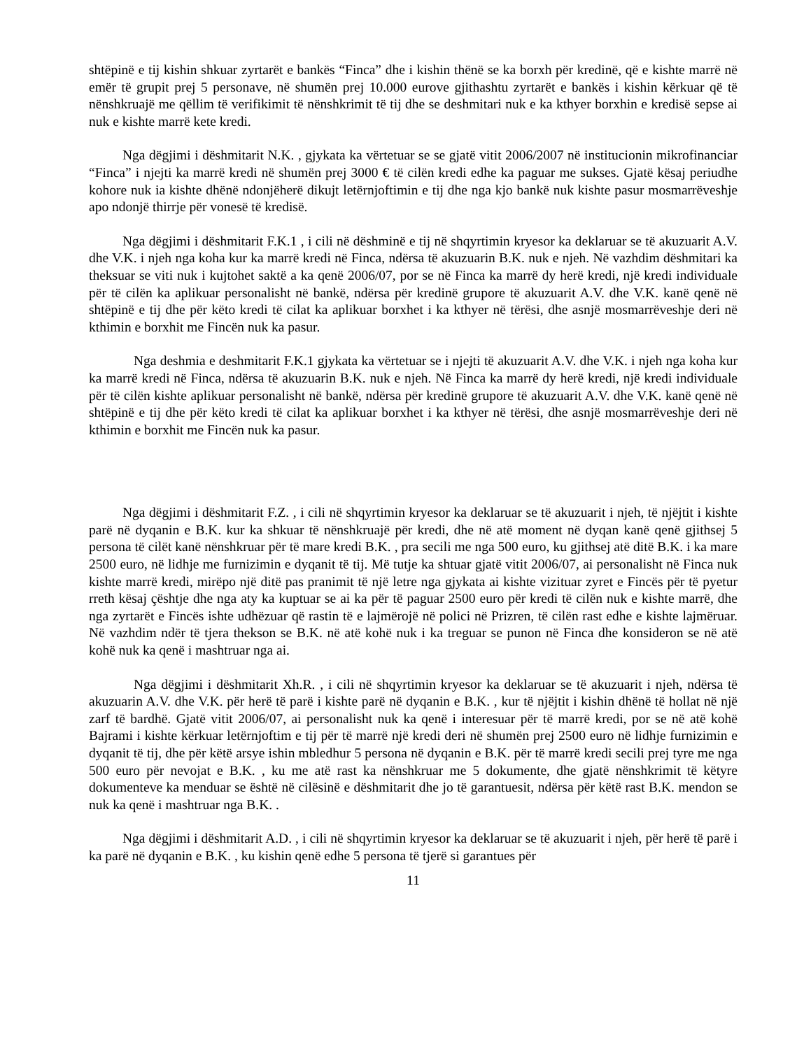shtëpinë e tij kishin shkuar zyrtarët e bankës “Finca” dhe i kishin thënë se ka borxh për kredinë, që e kishte marrë në emër të grupit prej 5 personave, në shumën prej 10.000 eurove gjithashtu zyrtarët e bankës i kishin kërkuar që të nënshkruajë me qëllim të verifikimit të nënshkrimit të tij dhe se deshmitari nuk e ka kthyer borxhin e kredisë sepse ai nuk e kishte marrë kete kredi.
Nga dëgjimi i dëshmitarit N.K. , gjykata ka vërtetuar se se gjatë vitit 2006/2007 në institucionin mikrofinanciar “Finca” i njejti ka marrë kredi në shumën prej 3000 € të cilën kredi edhe ka paguar me sukses. Gjatë kësaj periudhe kohore nuk ia kishte dhënë ndonjëherë dikujt letërnjoftimin e tij dhe nga kjo bankë nuk kishte pasur mosmarrëveshje apo ndonjë thirrje për vonesë të kredisë.
Nga dëgjimi i dëshmitarit F.K.1 , i cili në dëshminë e tij në shqyrtimin kryesor ka deklaruar se të akuzuarit A.V. dhe V.K. i njeh nga koha kur ka marrë kredi në Finca, ndërsa të akuzuarin B.K. nuk e njeh. Në vazhdim dëshmitari ka theksuar se viti nuk i kujtohet saktë a ka qenë 2006/07, por se në Finca ka marrë dy herë kredi, një kredi individuale për të cilën ka aplikuar personalisht në bankë, ndërsa për kredinë grupore të akuzuarit A.V. dhe V.K. kanë qenë në shtëpinë e tij dhe për këto kredi të cilat ka aplikuar borxhet i ka kthyer në tërësi, dhe asnjë mosmarrëveshje deri në kthimin e borxhit me Fincën nuk ka pasur.
Nga deshmia e deshmitarit F.K.1 gjykata ka vërtetuar se i njejti të akuzuarit A.V. dhe V.K. i njeh nga koha kur ka marrë kredi në Finca, ndërsa të akuzuarin B.K. nuk e njeh. Në Finca ka marrë dy herë kredi, një kredi individuale për të cilën kishte aplikuar personalisht në bankë, ndërsa për kredinë grupore të akuzuarit A.V. dhe V.K. kanë qenë në shtëpinë e tij dhe për këto kredi të cilat ka aplikuar borxhet i ka kthyer në tërësi, dhe asnjë mosmarrëveshje deri në kthimin e borxhit me Fincën nuk ka pasur.
Nga dëgjimi i dëshmitarit F.Z. , i cili në shqyrtimin kryesor ka deklaruar se të akuzuarit i njeh, të njëjtit i kishte parë në dyqanin e B.K. kur ka shkuar të nënshkruajë për kredi, dhe në atë moment në dyqan kanë qenë gjithsej 5 persona të cilët kanë nënshkruar për të mare kredi B.K. , pra secili me nga 500 euro, ku gjithsej atë ditë B.K. i ka mare 2500 euro, në lidhje me furnizimin e dyqanit të tij. Më tutje ka shtuar gjatë vitit 2006/07, ai personalisht në Finca nuk kishte marrë kredi, mirëpo një ditë pas pranimit të një letre nga gjykata ai kishte vizituar zyret e Fincës për të pyetur rreth kësaj çështje dhe nga aty ka kuptuar se ai ka për të paguar 2500 euro për kredi të cilën nuk e kishte marrë, dhe nga zyrtarët e Fincës ishte udhëzuar që rastin të e lajmërojë në polici në Prizren, të cilën rast edhe e kishte lajmëruar. Në vazhdim ndër të tjera thekson se B.K. në atë kohë nuk i ka treguar se punon në Finca dhe konsideron se në atë kohë nuk ka qenë i mashtruar nga ai.
Nga dëgjimi i dëshmitarit Xh.R. , i cili në shqyrtimin kryesor ka deklaruar se të akuzuarit i njeh, ndërsa të akuzuarin A.V. dhe V.K. për herë të parë i kishte parë në dyqanin e B.K. , kur të njëjtit i kishin dhënë të hollat në një zarf të bardhë. Gjatë vitit 2006/07, ai personalisht nuk ka qenë i interesuar për të marrë kredi, por se në atë kohë Bajrami i kishte kërkuar letërnjoftim e tij për të marrë një kredi deri në shumën prej 2500 euro në lidhje furnizimin e dyqanit të tij, dhe për këtë arsye ishin mbledhur 5 persona në dyqanin e B.K. për të marrë kredi secili prej tyre me nga 500 euro për nevojat e B.K. , ku me atë rast ka nënshkruar me 5 dokumente, dhe gjatë nënshkrimit të këtyre dokumenteve ka menduar se është në cilësinë e dëshmitarit dhe jo të garantuesit, ndërsa për këtë rast B.K. mendon se nuk ka qenë i mashtruar nga B.K. .
Nga dëgjimi i dëshmitarit A.D. , i cili në shqyrtimin kryesor ka deklaruar se të akuzuarit i njeh, për herë të parë i ka parë në dyqanin e B.K. , ku kishin qenë edhe 5 persona të tjerë si garantues për
11